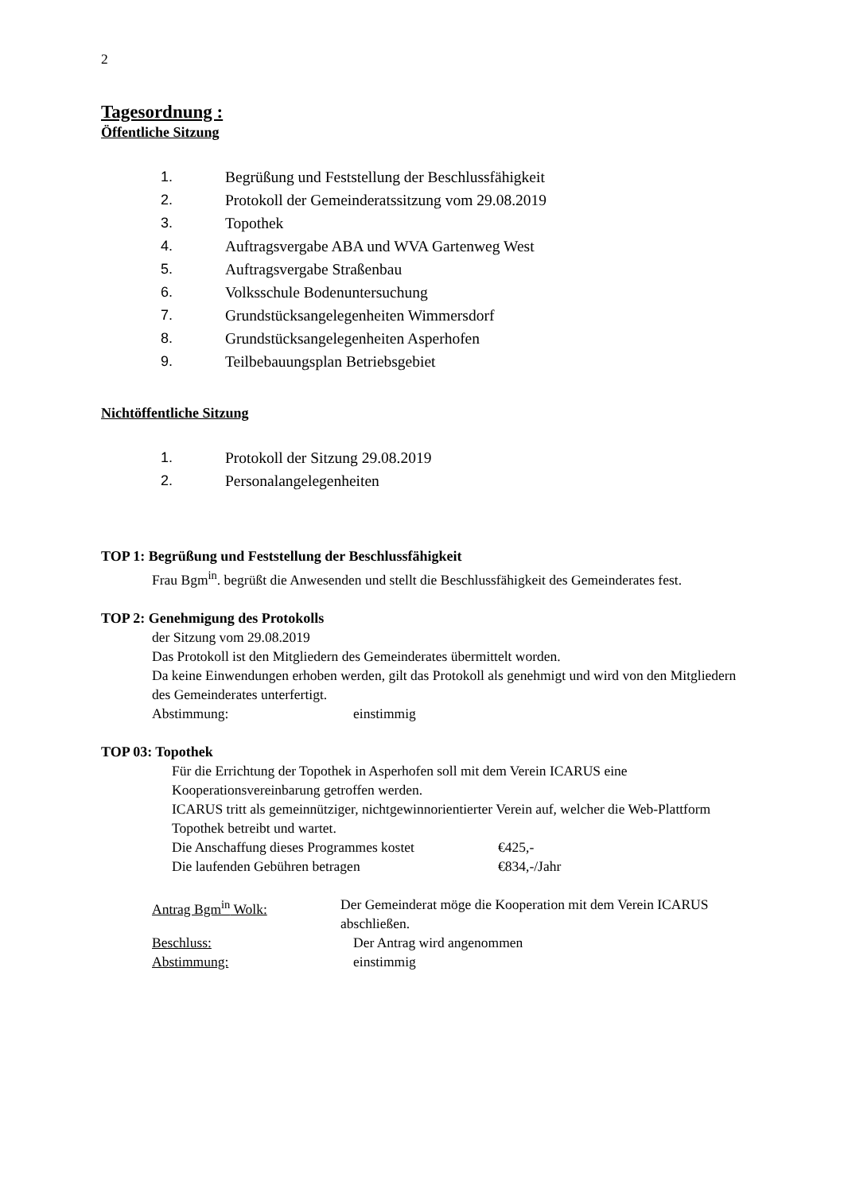2
Tagesordnung :
Öffentliche Sitzung
1. Begrüßung und Feststellung der Beschlussfähigkeit
2. Protokoll der Gemeinderatssitzung vom 29.08.2019
3. Topothek
4. Auftragsvergabe ABA und WVA Gartenweg West
5. Auftragsvergabe Straßenbau
6. Volksschule Bodenuntersuchung
7. Grundstücksangelegenheiten Wimmersdorf
8. Grundstücksangelegenheiten Asperhofen
9. Teilbebauungsplan Betriebsgebiet
Nichtöffentliche Sitzung
1. Protokoll der Sitzung 29.08.2019
2. Personalangelegenheiten
TOP 1: Begrüßung und Feststellung der Beschlussfähigkeit
Frau Bgm<sup>in</sup>. begrüßt die Anwesenden und stellt die Beschlussfähigkeit des Gemeinderates fest.
TOP 2: Genehmigung des Protokolls
der Sitzung vom 29.08.2019
Das Protokoll ist den Mitgliedern des Gemeinderates übermittelt worden.
Da keine Einwendungen erhoben werden, gilt das Protokoll als genehmigt und wird von den Mitgliedern des Gemeinderates unterfertigt.
Abstimmung: einstimmig
TOP 03: Topothek
Für die Errichtung der Topothek in Asperhofen soll mit dem Verein ICARUS eine Kooperationsvereinbarung getroffen werden.
ICARUS tritt als gemeinnütziger, nichtgewinnorientierter Verein auf, welcher die Web-Plattform Topothek betreibt und wartet.
Die Anschaffung dieses Programmes kostet €425,-
Die laufenden Gebühren betragen €834,-/Jahr
Antrag Bgm<sup>in</sup> Wolk: Der Gemeinderat möge die Kooperation mit dem Verein ICARUS abschließen.
Beschluss: Der Antrag wird angenommen
Abstimmung: einstimmig